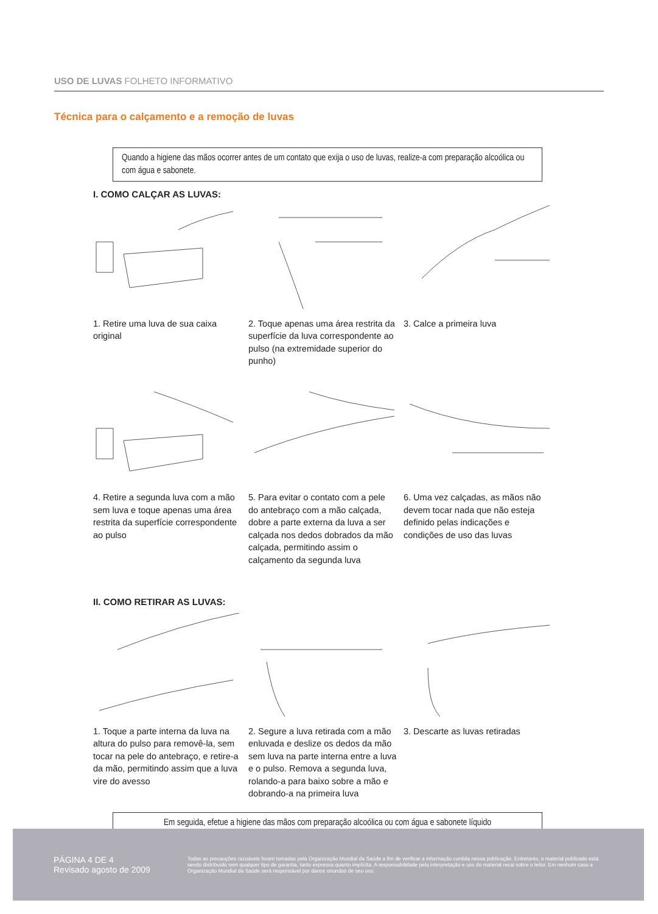USO DE LUVAS FOLHETO INFORMATIVO
Técnica para o calçamento e a remoção de luvas
Quando a higiene das mãos ocorrer antes de um contato que exija o uso de luvas, realize-a com preparação alcoólica ou com água e sabonete.
I. COMO CALÇAR AS LUVAS:
1. Retire uma luva de sua caixa original
2. Toque apenas uma área restrita da superfície da luva correspondente ao pulso (na extremidade superior do punho)
3. Calce a primeira luva
4. Retire a segunda luva com a mão sem luva e toque apenas uma área restrita da superfície correspondente ao pulso
5. Para evitar o contato com a pele do antebraço com a mão calçada, dobre a parte externa da luva a ser calçada nos dedos dobrados da mão calçada, permitindo assim o calçamento da segunda luva
6. Uma vez calçadas, as mãos não devem tocar nada que não esteja definido pelas indicações e condições de uso das luvas
II. COMO RETIRAR AS LUVAS:
1. Toque a parte interna da luva na altura do pulso para removê-la, sem tocar na pele do antebraço, e retire-a da mão, permitindo assim que a luva vire do avesso
2. Segure a luva retirada com a mão enluvada e deslize os dedos da mão sem luva na parte interna entre a luva e o pulso. Remova a segunda luva, rolando-a para baixo sobre a mão e dobrando-a na primeira luva
3. Descarte as luvas retiradas
Em seguida, efetue a higiene das mãos com preparação alcoólica ou com água e sabonete líquido
PÁGINA 4 DE 4
Revisado agosto de 2009
Todas as precauções razoáveis foram tomadas pela Organização Mundial da Saúde a fim de verificar a informação contida nessa publicação. Entretanto, o material publicado está sendo distribuído sem qualquer tipo de garantia, tanto expressa quanto implícita. A responsabilidade pela interpretação e uso do material recai sobre o leitor. Em nenhum caso a Organização Mundial da Saúde será responsável por danos oriundos de seu uso.